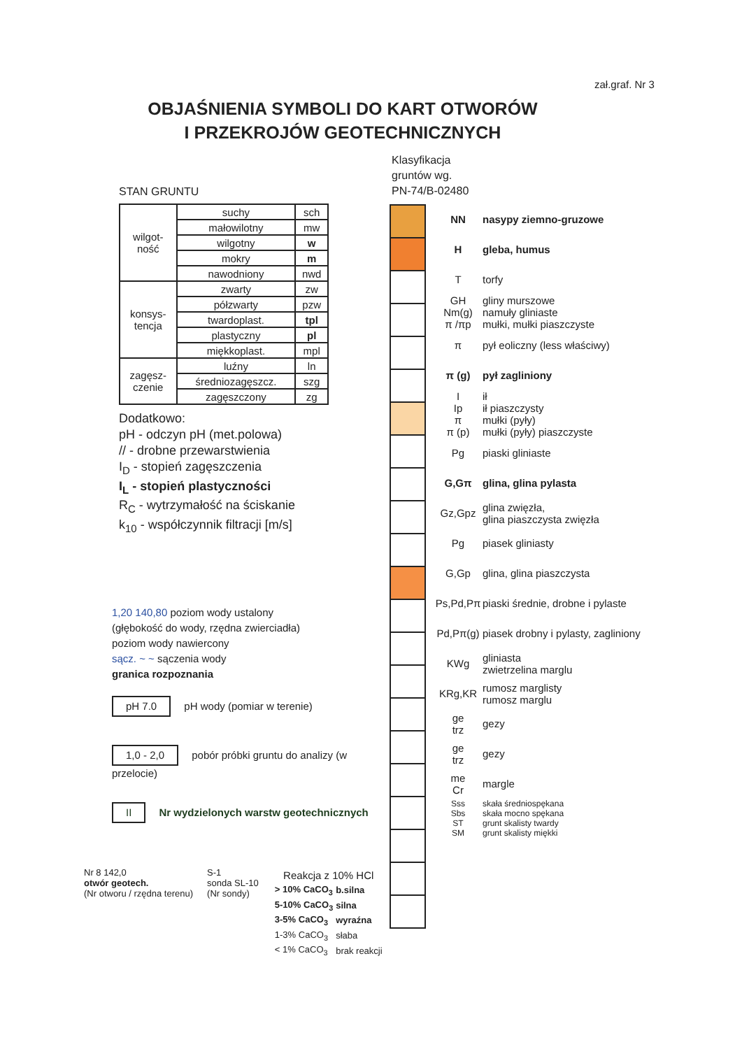zał.graf. Nr 3
OBJAŚNIENIA SYMBOLI DO KART OTWORÓW
I PRZEKROJÓW GEOTECHNICZNYCH
STAN GRUNTU
| wilgot- ność | suchy | sch |
| | małowilotny | mw |
| | wilgotny | w |
| | mokry | m |
| | nawodniony | nwd |
| konsys- tencja | zwarty | zw |
| | półzwarty | pzw |
| | twardoplast. | tpl |
| | plastyczny | pl |
| | miękkoplast. | mpl |
| zagęsz- czenie | luźny | ln |
| | średniozagęszcz. | szg |
| | zagęszczony | zg |
Dodatkowo:
pH - odczyn pH (met.polowa)
// - drobne przewarstwienia
I<sub>D</sub> - stopień zagęszczenia
I<sub>L</sub> - stopień plastyczności
R<sub>C</sub> - wytrzymałość na ściskanie
k<sub>10</sub> - współczynnik filtracji [m/s]
1,20 140,80 poziom wody ustalony
(głębokość do wody, rzędna zwierciadła)
poziom wody nawiercony
sącz. ~ ~ sączenia wody
granica rozpoznania
pH 7.0 pH wody (pomiar w terenie)
1,0 - 2,0 pobór próbki gruntu do analizy (w przelocie)
II Nr wydzielonych warstw geotechnicznych
Nr 8 142,0
otwór geotech.
(Nr otworu / rzędna terenu)
S-1
sonda SL-10
(Nr sondy)
| Reakcja z 10% HCl | |
| --- | --- |
| > 10% CaCO<sub>3</sub> | b.silna |
| 5-10% CaCO<sub>3</sub> | silna |
| 3-5% CaCO<sub>3</sub> | wyraźna |
| 1-3% CaCO<sub>3</sub> | słaba |
| < 1% CaCO<sub>3</sub> | brak reakcji |
Klasyfikacja
gruntów wg.
PN-74/B-02480
NN nasypy ziemno-gruzowe
Hgleba, humus
Ttorfy
GH
Nm(g)
π /πp gliny murszowe
namuły gliniaste
mułki, mułki piaszczyste
π pył eoliczny (less właściwy)
π (g) pył zagliniony
I
Ip
π
π (p) ił
ił piaszczysty
mułki (pyły)
mułki (pyły) piaszczyste
Pg piaski gliniaste
G,Gπ glina, glina pylasta
Gz,Gpz glina zwięzła,
glina piaszczysta zwięzła
Pg piasek gliniasty
G,Gp glina, glina piaszczysta
Ps,Pd,Pπ piaski średnie, drobne i pylaste
Pd,Pπ(g) piasek drobny i pylasty, zagliniony
KWg gliniasta
zwietrzelina marglu
KRg,KR rumosz marglisty
rumosz marglu
ge
trz gezy
ge
trz gezy
me
Cr margle
Sss
Sbs
ST
SM skała średniospękana
skała mocno spękana
grunt skalisty twardy
grunt skalisty miękki